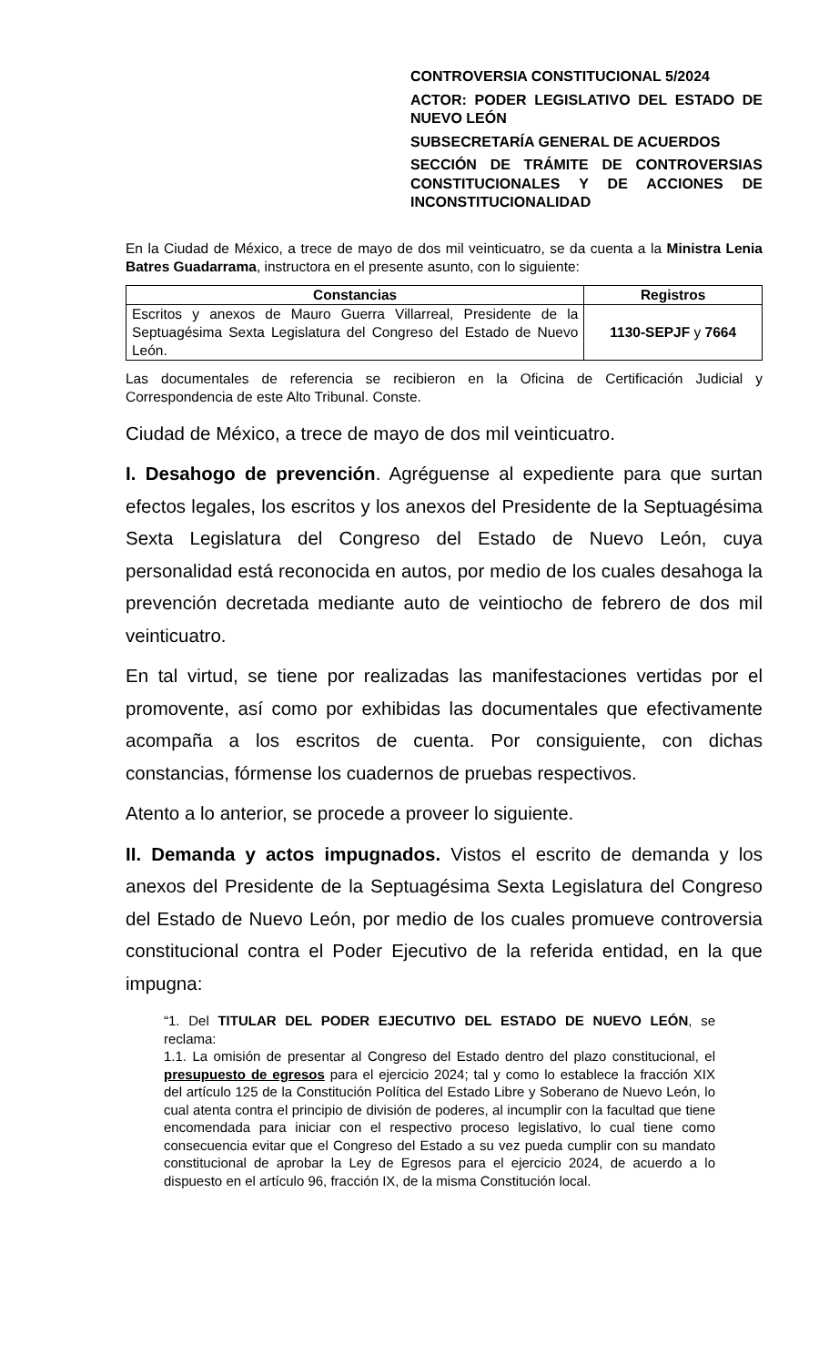CONTROVERSIA CONSTITUCIONAL 5/2024
ACTOR: PODER LEGISLATIVO DEL ESTADO DE NUEVO LEÓN
SUBSECRETARÍA GENERAL DE ACUERDOS
SECCIÓN DE TRÁMITE DE CONTROVERSIAS CONSTITUCIONALES Y DE ACCIONES DE INCONSTITUCIONALIDAD
En la Ciudad de México, a trece de mayo de dos mil veinticuatro, se da cuenta a la Ministra Lenia Batres Guadarrama, instructora en el presente asunto, con lo siguiente:
| Constancias | Registros |
| --- | --- |
| Escritos y anexos de Mauro Guerra Villarreal, Presidente de la Septuagésima Sexta Legislatura del Congreso del Estado de Nuevo León. | 1130-SEPJF y 7664 |
Las documentales de referencia se recibieron en la Oficina de Certificación Judicial y Correspondencia de este Alto Tribunal. Conste.
Ciudad de México, a trece de mayo de dos mil veinticuatro.
I. Desahogo de prevención. Agréguense al expediente para que surtan efectos legales, los escritos y los anexos del Presidente de la Septuagésima Sexta Legislatura del Congreso del Estado de Nuevo León, cuya personalidad está reconocida en autos, por medio de los cuales desahoga la prevención decretada mediante auto de veintiocho de febrero de dos mil veinticuatro.
En tal virtud, se tiene por realizadas las manifestaciones vertidas por el promovente, así como por exhibidas las documentales que efectivamente acompaña a los escritos de cuenta. Por consiguiente, con dichas constancias, fórmense los cuadernos de pruebas respectivos.
Atento a lo anterior, se procede a proveer lo siguiente.
II. Demanda y actos impugnados. Vistos el escrito de demanda y los anexos del Presidente de la Septuagésima Sexta Legislatura del Congreso del Estado de Nuevo León, por medio de los cuales promueve controversia constitucional contra el Poder Ejecutivo de la referida entidad, en la que impugna:
“1. Del TITULAR DEL PODER EJECUTIVO DEL ESTADO DE NUEVO LEÓN, se reclama:
1.1. La omisión de presentar al Congreso del Estado dentro del plazo constitucional, el presupuesto de egresos para el ejercicio 2024; tal y como lo establece la fracción XIX del artículo 125 de la Constitución Política del Estado Libre y Soberano de Nuevo León, lo cual atenta contra el principio de división de poderes, al incumplir con la facultad que tiene encomendada para iniciar con el respectivo proceso legislativo, lo cual tiene como consecuencia evitar que el Congreso del Estado a su vez pueda cumplir con su mandato constitucional de aprobar la Ley de Egresos para el ejercicio 2024, de acuerdo a lo dispuesto en el artículo 96, fracción IX, de la misma Constitución local.